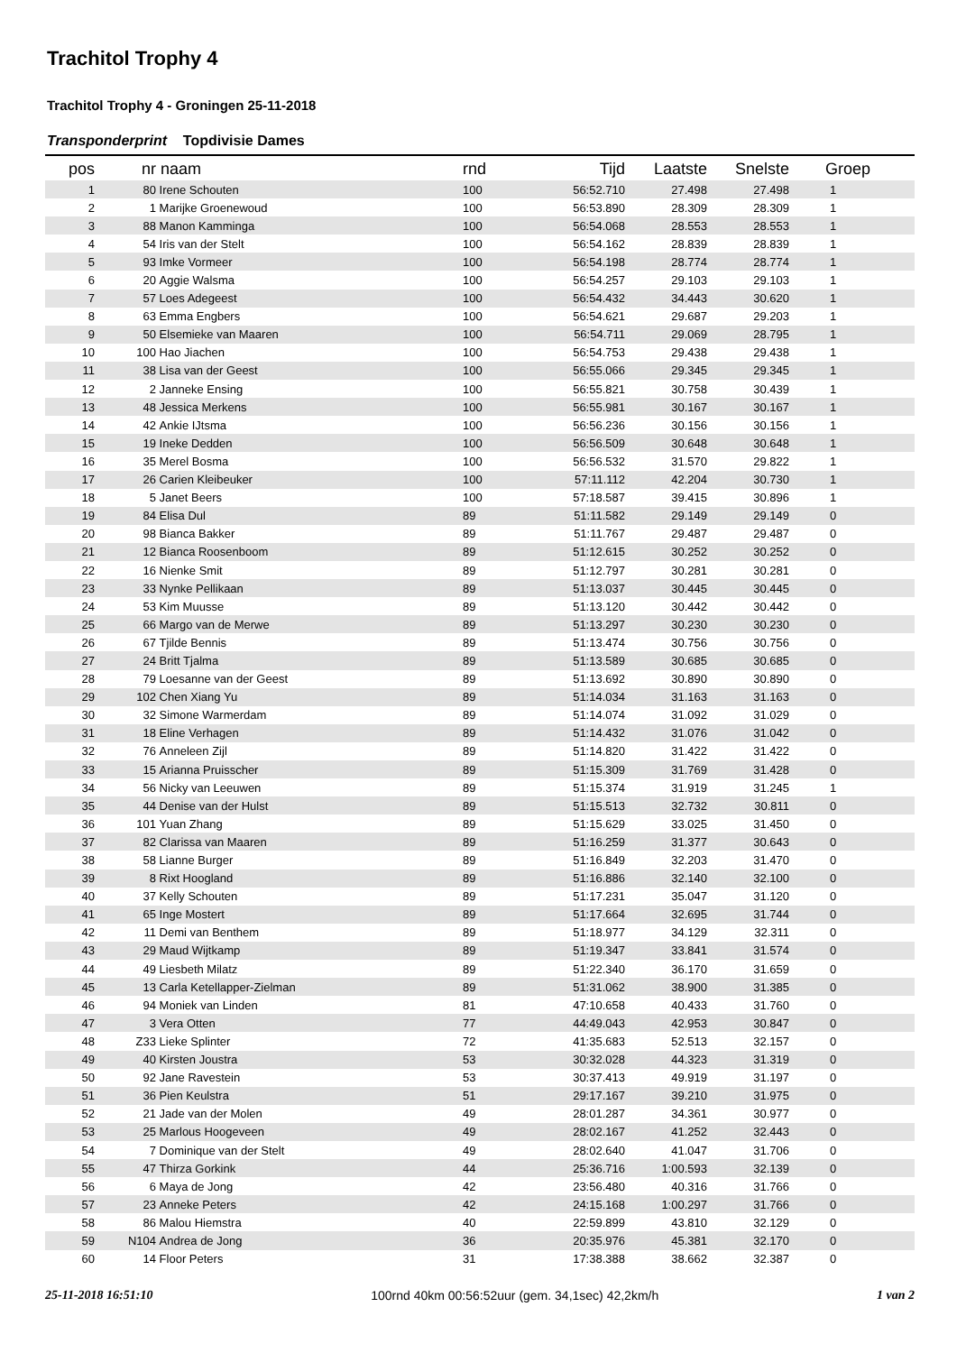Trachitol Trophy 4
Trachitol Trophy 4 - Groningen 25-11-2018
Transponderprint Topdivisie Dames
| pos | nr | naam | rnd | Tijd | Laatste | Snelste | Groep |
| --- | --- | --- | --- | --- | --- | --- | --- |
| 1 | 80 | Irene Schouten | 100 | 56:52.710 | 27.498 | 27.498 | 1 |
| 2 | 1 | Marijke Groenewoud | 100 | 56:53.890 | 28.309 | 28.309 | 1 |
| 3 | 88 | Manon Kamminga | 100 | 56:54.068 | 28.553 | 28.553 | 1 |
| 4 | 54 | Iris van der Stelt | 100 | 56:54.162 | 28.839 | 28.839 | 1 |
| 5 | 93 | Imke Vormeer | 100 | 56:54.198 | 28.774 | 28.774 | 1 |
| 6 | 20 | Aggie Walsma | 100 | 56:54.257 | 29.103 | 29.103 | 1 |
| 7 | 57 | Loes Adegeest | 100 | 56:54.432 | 34.443 | 30.620 | 1 |
| 8 | 63 | Emma Engbers | 100 | 56:54.621 | 29.687 | 29.203 | 1 |
| 9 | 50 | Elsemieke van Maaren | 100 | 56:54.711 | 29.069 | 28.795 | 1 |
| 10 | 100 | Hao Jiachen | 100 | 56:54.753 | 29.438 | 29.438 | 1 |
| 11 | 38 | Lisa van der Geest | 100 | 56:55.066 | 29.345 | 29.345 | 1 |
| 12 | 2 | Janneke Ensing | 100 | 56:55.821 | 30.758 | 30.439 | 1 |
| 13 | 48 | Jessica Merkens | 100 | 56:55.981 | 30.167 | 30.167 | 1 |
| 14 | 42 | Ankie IJtsma | 100 | 56:56.236 | 30.156 | 30.156 | 1 |
| 15 | 19 | Ineke Dedden | 100 | 56:56.509 | 30.648 | 30.648 | 1 |
| 16 | 35 | Merel Bosma | 100 | 56:56.532 | 31.570 | 29.822 | 1 |
| 17 | 26 | Carien Kleibeuker | 100 | 57:11.112 | 42.204 | 30.730 | 1 |
| 18 | 5 | Janet Beers | 100 | 57:18.587 | 39.415 | 30.896 | 1 |
| 19 | 84 | Elisa Dul | 89 | 51:11.582 | 29.149 | 29.149 | 0 |
| 20 | 98 | Bianca Bakker | 89 | 51:11.767 | 29.487 | 29.487 | 0 |
| 21 | 12 | Bianca Roosenboom | 89 | 51:12.615 | 30.252 | 30.252 | 0 |
| 22 | 16 | Nienke Smit | 89 | 51:12.797 | 30.281 | 30.281 | 0 |
| 23 | 33 | Nynke Pellikaan | 89 | 51:13.037 | 30.445 | 30.445 | 0 |
| 24 | 53 | Kim Muusse | 89 | 51:13.120 | 30.442 | 30.442 | 0 |
| 25 | 66 | Margo van de Merwe | 89 | 51:13.297 | 30.230 | 30.230 | 0 |
| 26 | 67 | Tjilde Bennis | 89 | 51:13.474 | 30.756 | 30.756 | 0 |
| 27 | 24 | Britt Tjalma | 89 | 51:13.589 | 30.685 | 30.685 | 0 |
| 28 | 79 | Loesanne van der Geest | 89 | 51:13.692 | 30.890 | 30.890 | 0 |
| 29 | 102 | Chen Xiang Yu | 89 | 51:14.034 | 31.163 | 31.163 | 0 |
| 30 | 32 | Simone Warmerdam | 89 | 51:14.074 | 31.092 | 31.029 | 0 |
| 31 | 18 | Eline Verhagen | 89 | 51:14.432 | 31.076 | 31.042 | 0 |
| 32 | 76 | Anneleen Zijl | 89 | 51:14.820 | 31.422 | 31.422 | 0 |
| 33 | 15 | Arianna Pruisscher | 89 | 51:15.309 | 31.769 | 31.428 | 0 |
| 34 | 56 | Nicky van Leeuwen | 89 | 51:15.374 | 31.919 | 31.245 | 1 |
| 35 | 44 | Denise van der Hulst | 89 | 51:15.513 | 32.732 | 30.811 | 0 |
| 36 | 101 | Yuan Zhang | 89 | 51:15.629 | 33.025 | 31.450 | 0 |
| 37 | 82 | Clarissa van Maaren | 89 | 51:16.259 | 31.377 | 30.643 | 0 |
| 38 | 58 | Lianne Burger | 89 | 51:16.849 | 32.203 | 31.470 | 0 |
| 39 | 8 | Rixt Hoogland | 89 | 51:16.886 | 32.140 | 32.100 | 0 |
| 40 | 37 | Kelly Schouten | 89 | 51:17.231 | 35.047 | 31.120 | 0 |
| 41 | 65 | Inge Mostert | 89 | 51:17.664 | 32.695 | 31.744 | 0 |
| 42 | 11 | Demi van Benthem | 89 | 51:18.977 | 34.129 | 32.311 | 0 |
| 43 | 29 | Maud Wijtkamp | 89 | 51:19.347 | 33.841 | 31.574 | 0 |
| 44 | 49 | Liesbeth Milatz | 89 | 51:22.340 | 36.170 | 31.659 | 0 |
| 45 | 13 | Carla Ketellapper-Zielman | 89 | 51:31.062 | 38.900 | 31.385 | 0 |
| 46 | 94 | Moniek van Linden | 81 | 47:10.658 | 40.433 | 31.760 | 0 |
| 47 | 3 | Vera Otten | 77 | 44:49.043 | 42.953 | 30.847 | 0 |
| 48 | Z33 | Lieke Splinter | 72 | 41:35.683 | 52.513 | 32.157 | 0 |
| 49 | 40 | Kirsten Joustra | 53 | 30:32.028 | 44.323 | 31.319 | 0 |
| 50 | 92 | Jane Ravestein | 53 | 30:37.413 | 49.919 | 31.197 | 0 |
| 51 | 36 | Pien Keulstra | 51 | 29:17.167 | 39.210 | 31.975 | 0 |
| 52 | 21 | Jade van der Molen | 49 | 28:01.287 | 34.361 | 30.977 | 0 |
| 53 | 25 | Marlous Hoogeveen | 49 | 28:02.167 | 41.252 | 32.443 | 0 |
| 54 | 7 | Dominique van der Stelt | 49 | 28:02.640 | 41.047 | 31.706 | 0 |
| 55 | 47 | Thirza Gorkink | 44 | 25:36.716 | 1:00.593 | 32.139 | 0 |
| 56 | 6 | Maya de Jong | 42 | 23:56.480 | 40.316 | 31.766 | 0 |
| 57 | 23 | Anneke Peters | 42 | 24:15.168 | 1:00.297 | 31.766 | 0 |
| 58 | 86 | Malou Hiemstra | 40 | 22:59.899 | 43.810 | 32.129 | 0 |
| 59 | N104 | Andrea de Jong | 36 | 20:35.976 | 45.381 | 32.170 | 0 |
| 60 | 14 | Floor Peters | 31 | 17:38.388 | 38.662 | 32.387 | 0 |
25-11-2018 16:51:10 100rnd 40km 00:56:52uur (gem. 34,1sec) 42,2km/h 1 van 2